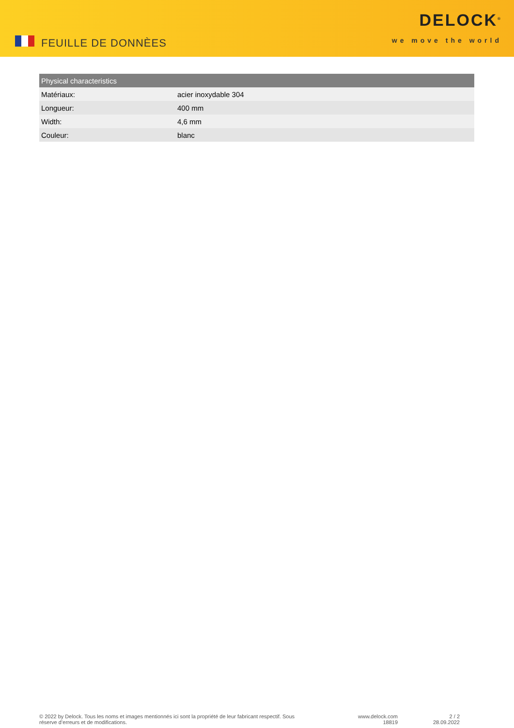FEUILLE DE DONNÈES
DELOCK<sup>®</sup>
we move the world
| Physical characteristics | |
| --- | --- |
| Matériaux: | acier inoxydable 304 |
| Longueur: | 400 mm |
| Width: | 4,6 mm |
| Couleur: | blanc |
© 2022 by Delock. Tous les noms et images mentionnés ici sont la propriété de leur fabricant respectif. Sous réserve d’erreurs et de modifications.
www.delock.com
18819
2 / 2
28.09.2022